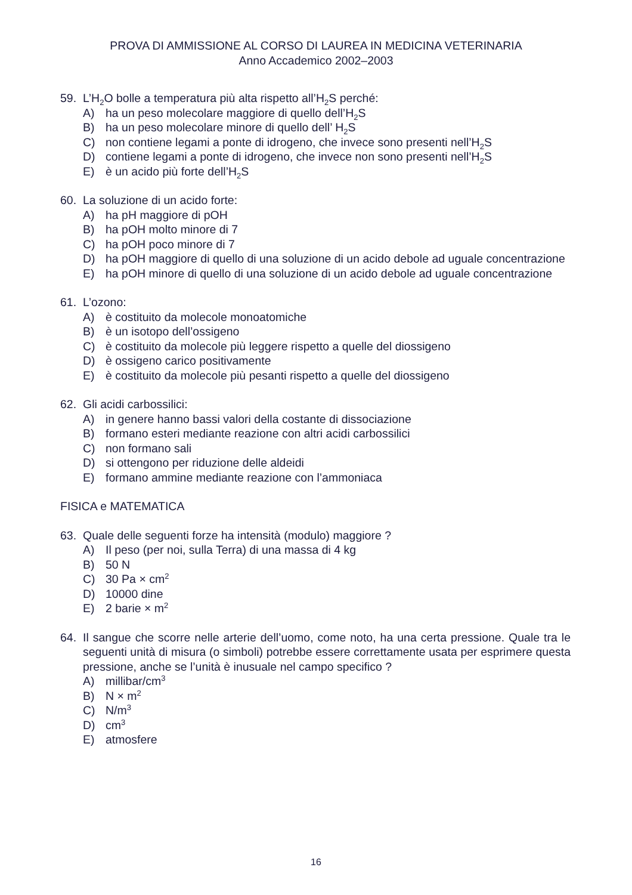PROVA DI AMMISSIONE AL CORSO DI LAUREA IN MEDICINA VETERINARIA
Anno Accademico 2002–2003
59. L’H<sub>2</sub>O bolle a temperatura più alta rispetto all’H<sub>2</sub>S perché:
A) ha un peso molecolare maggiore di quello dell’H<sub>2</sub>S
B) ha un peso molecolare minore di quello dell’ H<sub>2</sub>S
C) non contiene legami a ponte di idrogeno, che invece sono presenti nell’H<sub>2</sub>S
D) contiene legami a ponte di idrogeno, che invece non sono presenti nell’H<sub>2</sub>S
E) è un acido più forte dell’H<sub>2</sub>S
60. La soluzione di un acido forte:
A) ha pH maggiore di pOH
B) ha pOH molto minore di 7
C) ha pOH poco minore di 7
D) ha pOH maggiore di quello di una soluzione di un acido debole ad uguale concentrazione
E) ha pOH minore di quello di una soluzione di un acido debole ad uguale concentrazione
61. L’ozono:
A) è costituito da molecole monoatomiche
B) è un isotopo dell’ossigeno
C) è costituito da molecole più leggere rispetto a quelle del diossigeno
D) è ossigeno carico positivamente
E) è costituito da molecole più pesanti rispetto a quelle del diossigeno
62. Gli acidi carbossilici:
A) in genere hanno bassi valori della costante di dissociazione
B) formano esteri mediante reazione con altri acidi carbossilici
C) non formano sali
D) si ottengono per riduzione delle aldeidi
E) formano ammine mediante reazione con l’ammoniaca
FISICA e MATEMATICA
63. Quale delle seguenti forze ha intensità (modulo) maggiore ?
A) Il peso (per noi, sulla Terra) di una massa di 4 kg
B) 50 N
C) 30 Pa × cm<sup>2</sup>
D) 10000 dine
E) 2 barie × m<sup>2</sup>
64. Il sangue che scorre nelle arterie dell’uomo, come noto, ha una certa pressione. Quale tra le seguenti unità di misura (o simboli) potrebbe essere correttamente usata per esprimere questa pressione, anche se l’unità è inusuale nel campo specifico ?
A) millibar/cm<sup>3</sup>
B) N × m<sup>2</sup>
C) N/m<sup>3</sup>
D) cm<sup>3</sup>
E) atmosfere
16